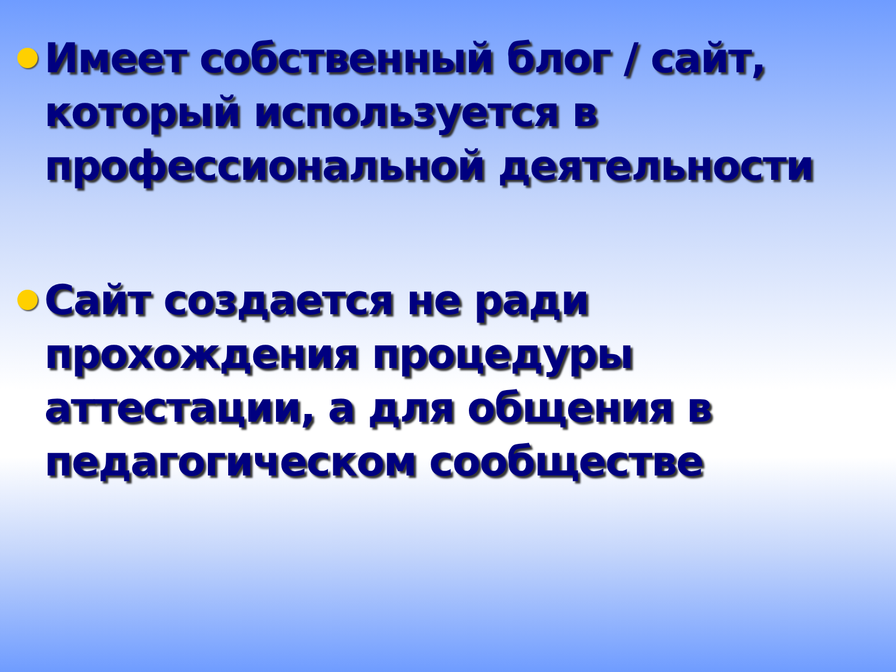Имеет собственный блог / сайт, который используется в профессиональной деятельности
Сайт создается не ради прохождения процедуры аттестации, а для общения в педагогическом сообществе